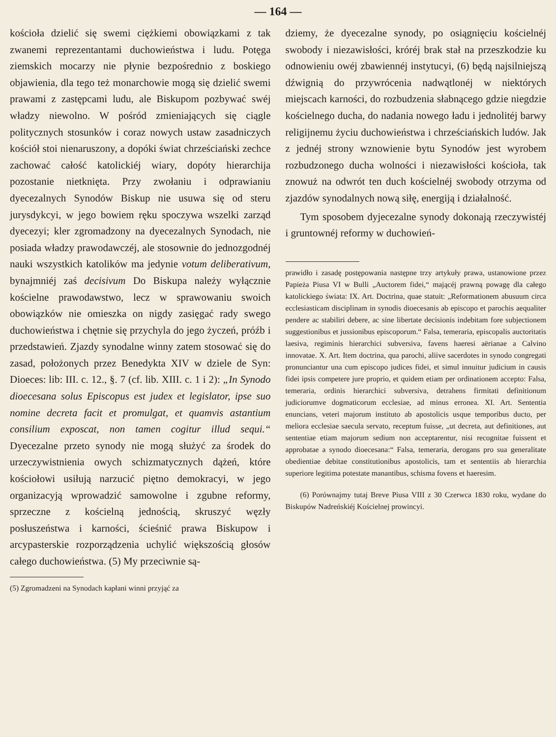— 164 —
kościoła dzielić się swemi ciężkiemi obowiązkami z tak zwanemi reprezentantami duchowieństwa i ludu. Potęga ziemskich mocarzy nie płynie bezpośrednio z boskiego objawienia, dla tego też monarchowie mogą się dzielić swemi prawami z zastępcami ludu, ale Biskupom pozbywać swéj władzy niewolno. W pośród zmieniających się ciągle politycznych stosunków i coraz nowych ustaw zasadniczych kościół stoi nienaruszony, a dopóki świat chrześciański zechce zachować całość katolickiéj wiary, dopóty hierarchija pozostanie nietknięta. Przy zwołaniu i odprawianiu dyecezalnych Synodów Biskup nie usuwa się od steru jurysdykcyi, w jego bowiem ręku spoczywa wszelki zarząd dyecezyi; kler zgromadzony na dyecezalnych Synodach, nie posiada władzy prawodawczéj, ale stosownie do jednozgodnéj nauki wszystkich katolików ma jedynie votum deliberativum, bynajmniéj zaś decisivum Do Biskupa należy wyłącznie kościelne prawodawstwo, lecz w sprawowaniu swoich obowiązków nie omieszka on nigdy zasięgać rady swego duchowieństwa i chętnie się przychyla do jego życzeń, próźb i przedstawień. Zjazdy synodalne winny zatem stosować się do zasad, położonych przez Benedykta XIV w dziele de Syn: Dioeces: lib: III. c. 12., §. 7 (cf. lib. XIII. c. 1 i 2): „In Synodo dioecesana solus Episcopus est judex et legislator, ipse suo nomine decreta facit et promulgat, et quamvis astantium consilium exposcat, non tamen cogitur illud sequi.“ Dyecezalne przeto synody nie mogą służyć za środek do urzeczywistnienia owych schizmatycznych dążeń, które kościołowi usiłują narzucić piętno demokracyi, w jego organizacyją wprowadzić samowolne i zgubne reformy, sprzeczne z kościelną jednością, skruszyć węzły posłuszeństwa i karności, ścieśnić prawa Biskupow i arcypasterskie rozporządzenia uchylić większością głosów całego duchowieństwa. (5) My przeciwnie są-
(5) Zgromadzeni na Synodach kapłani winni przyjąć za
dziemy, że dyecezalne synody, po osiągnięciu kościelnéj swobody i niezawisłości, króréj brak stał na przeszkodzie ku odnowieniu owéj zbawiennéj instytucyi, (6) będą najsilniejszą dźwignią do przywrócenia nadwątlonéj w niektórych miejscach karności, do rozbudzenia słabnącego gdzie niegdzie kościelnego ducha, do nadania nowego ładu i jednolitéj barwy religijnemu życiu duchowieństwa i chrześciańskich ludów. Jak z jednéj strony wznowienie bytu Synodów jest wyrobem rozbudzonego ducha wolności i niezawisłości kościoła, tak znowuż na odwrót ten duch kościelnéj swobody otrzyma od zjazdów synodalnych nową siłę, energiją i działalność.
Tym sposobem dyjecezalne synody dokonają rzeczywistéj i gruntownéj reformy w duchowień-
prawidło i zasadę postępowania następne trzy artykuły prawa, ustanowione przez Papieża Piusa VI w Bulli „Auctorem fidei,“ mającéj prawną powagę dla całego katolickiego świata: IX. Art. Doctrina, quae statuit: „Reformationem abusuum circa ecclesiasticam disciplinam in synodis dioecesanis ab episcopo et parochis aequaliter pendere ac stabiliri debere, ac sine libertate decisionis indebitam fore subjectionem suggestionibus et jussionibus episcoporum.“ Falsa, temeraria, episcopalis auctoritatis laesiva, regiminis hierarchici subversiva, favens haeresi aërianae a Calvino innovatae. X. Art. Item doctrina, qua parochi, aliive sacerdotes in synodo congregati pronunciantur una cum episcopo judices fidei, et simul innuitur judicium in causis fidei ipsis competere jure proprio, et quidem etiam per ordinationem accepto: Falsa, temeraria, ordinis hierarchici subversiva, detrahens firmitati definitionum judiciorumve dogmaticorum ecclesiae, ad minus erronea. XI. Art. Sententia enuncians, veteri majorum instituto ab apostolicis usque temporibus ducto, per meliora ecclesiae saecula servato, receptum fuisse, „ut decreta, aut definitiones, aut sententiae etiam majorum sedium non acceptarentur, nisi recognitae fuissent et approbatae a synodo dioecesana:“ Falsa, temeraria, derogans pro sua generalitate obedientiae debitae constitutionibus apostolicis, tam et sententiis ab hierarchia superiore legitima potestate manantibus, schisma fovens et haeresim.
(6) Porównajmy tutaj Breve Piusa VIII z 30 Czerwca 1830 roku, wydane do Biskupów Nadreńskiéj Kościelnej prowincyi.